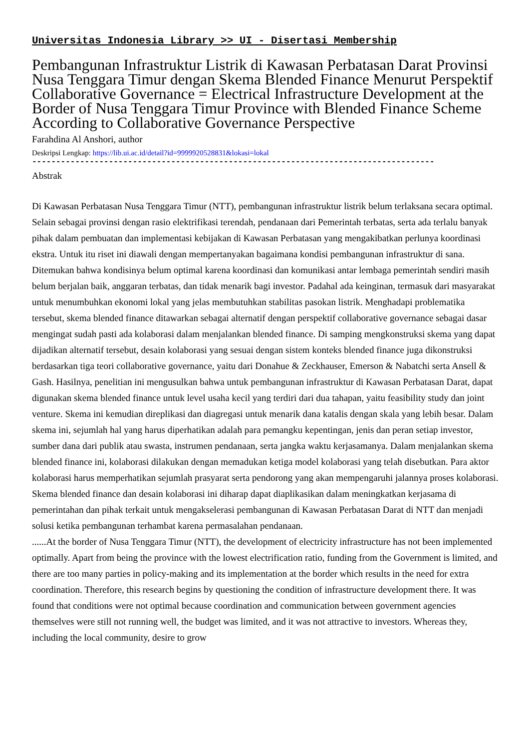Universitas Indonesia Library >> UI - Disertasi Membership
Pembangunan Infrastruktur Listrik di Kawasan Perbatasan Darat Provinsi Nusa Tenggara Timur dengan Skema Blended Finance Menurut Perspektif Collaborative Governance = Electrical Infrastructure Development at the Border of Nusa Tenggara Timur Province with Blended Finance Scheme According to Collaborative Governance Perspective
Farahdina Al Anshori, author
Deskripsi Lengkap: https://lib.ui.ac.id/detail?id=9999920528831&lokasi=lokal
------------------------------------------------------------------------------------
Abstrak
Di Kawasan Perbatasan Nusa Tenggara Timur (NTT), pembangunan infrastruktur listrik belum terlaksana secara optimal. Selain sebagai provinsi dengan rasio elektrifikasi terendah, pendanaan dari Pemerintah terbatas, serta ada terlalu banyak pihak dalam pembuatan dan implementasi kebijakan di Kawasan Perbatasan yang mengakibatkan perlunya koordinasi ekstra. Untuk itu riset ini diawali dengan mempertanyakan bagaimana kondisi pembangunan infrastruktur di sana. Ditemukan bahwa kondisinya belum optimal karena koordinasi dan komunikasi antar lembaga pemerintah sendiri masih belum berjalan baik, anggaran terbatas, dan tidak menarik bagi investor. Padahal ada keinginan, termasuk dari masyarakat untuk menumbuhkan ekonomi lokal yang jelas membutuhkan stabilitas pasokan listrik. Menghadapi problematika tersebut, skema blended finance ditawarkan sebagai alternatif dengan perspektif collaborative governance sebagai dasar mengingat sudah pasti ada kolaborasi dalam menjalankan blended finance. Di samping mengkonstruksi skema yang dapat dijadikan alternatif tersebut, desain kolaborasi yang sesuai dengan sistem konteks blended finance juga dikonstruksi berdasarkan tiga teori collaborative governance, yaitu dari Donahue & Zeckhauser, Emerson & Nabatchi serta Ansell & Gash. Hasilnya, penelitian ini mengusulkan bahwa untuk pembangunan infrastruktur di Kawasan Perbatasan Darat, dapat digunakan skema blended finance untuk level usaha kecil yang terdiri dari dua tahapan, yaitu feasibility study dan joint venture. Skema ini kemudian direplikasi dan diagregasi untuk menarik dana katalis dengan skala yang lebih besar. Dalam skema ini, sejumlah hal yang harus diperhatikan adalah para pemangku kepentingan, jenis dan peran setiap investor, sumber dana dari publik atau swasta, instrumen pendanaan, serta jangka waktu kerjasamanya. Dalam menjalankan skema blended finance ini, kolaborasi dilakukan dengan memadukan ketiga model kolaborasi yang telah disebutkan. Para aktor kolaborasi harus memperhatikan sejumlah prasyarat serta pendorong yang akan mempengaruhi jalannya proses kolaborasi. Skema blended finance dan desain kolaborasi ini diharap dapat diaplikasikan dalam meningkatkan kerjasama di pemerintahan dan pihak terkait untuk mengakselerasi pembangunan di Kawasan Perbatasan Darat di NTT dan menjadi solusi ketika pembangunan terhambat karena permasalahan pendanaan.
......At the border of Nusa Tenggara Timur (NTT), the development of electricity infrastructure has not been implemented optimally. Apart from being the province with the lowest electrification ratio, funding from the Government is limited, and there are too many parties in policy-making and its implementation at the border which results in the need for extra coordination. Therefore, this research begins by questioning the condition of infrastructure development there. It was found that conditions were not optimal because coordination and communication between government agencies themselves were still not running well, the budget was limited, and it was not attractive to investors. Whereas they, including the local community, desire to grow